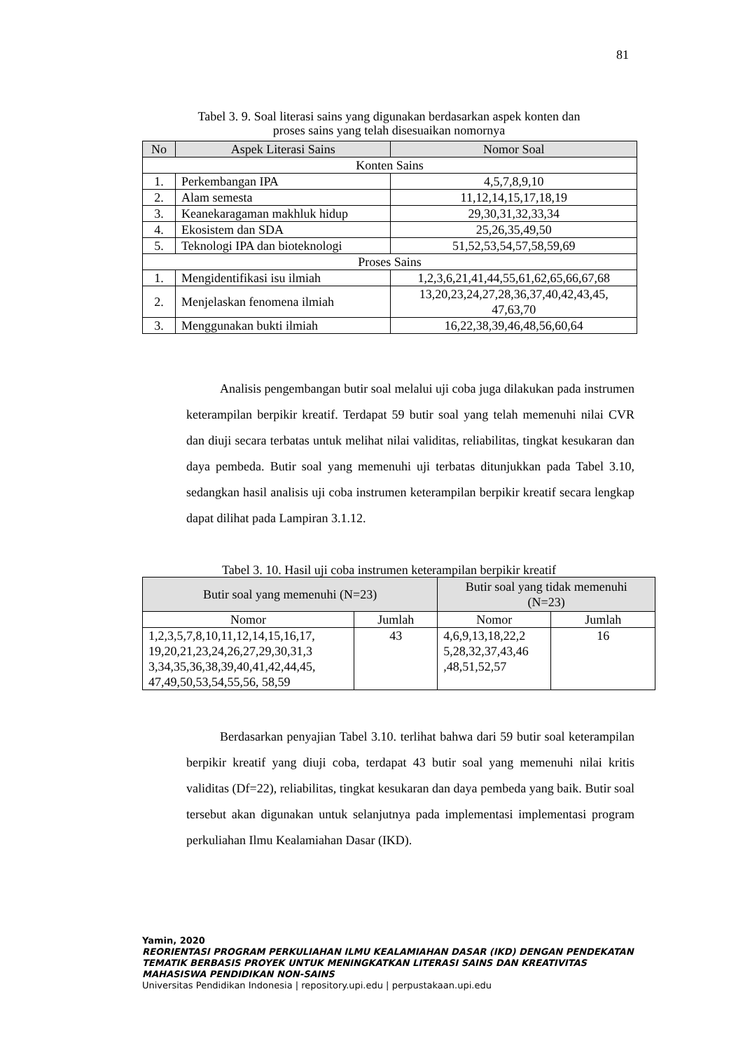81
Tabel 3. 9. Soal literasi sains yang digunakan berdasarkan aspek konten dan
proses sains yang telah disesuaikan nomornya
| No | Aspek Literasi Sains | Nomor Soal |
| --- | --- | --- |
| Konten Sains | | |
| 1. | Perkembangan IPA | 4,5,7,8,9,10 |
| 2. | Alam semesta | 11,12,14,15,17,18,19 |
| 3. | Keanekaragaman makhluk hidup | 29,30,31,32,33,34 |
| 4. | Ekosistem dan SDA | 25,26,35,49,50 |
| 5. | Teknologi IPA dan bioteknologi | 51,52,53,54,57,58,59,69 |
| Proses Sains | | |
| 1. | Mengidentifikasi isu ilmiah | 1,2,3,6,21,41,44,55,61,62,65,66,67,68 |
| 2. | Menjelaskan fenomena ilmiah | 13,20,23,24,27,28,36,37,40,42,43,45, 47,63,70 |
| 3. | Menggunakan bukti ilmiah | 16,22,38,39,46,48,56,60,64 |
Analisis pengembangan butir soal melalui uji coba juga dilakukan pada instrumen keterampilan berpikir kreatif. Terdapat 59 butir soal yang telah memenuhi nilai CVR dan diuji secara terbatas untuk melihat nilai validitas, reliabilitas, tingkat kesukaran dan daya pembeda. Butir soal yang memenuhi uji terbatas ditunjukkan pada Tabel 3.10, sedangkan hasil analisis uji coba instrumen keterampilan berpikir kreatif secara lengkap dapat dilihat pada Lampiran 3.1.12.
Tabel 3. 10. Hasil uji coba instrumen keterampilan berpikir kreatif
| Butir soal yang memenuhi (N=23) | | Butir soal yang tidak memenuhi (N=23) | |
| --- | --- | --- | --- |
| Nomor | Jumlah | Nomor | Jumlah |
| 1,2,3,5,7,8,10,11,12,14,15,16,17, 19,20,21,23,24,26,27,29,30,31,3 3,34,35,36,38,39,40,41,42,44,45, 47,49,50,53,54,55,56, 58,59 | 43 | 4,6,9,13,18,22,2 5,28,32,37,43,46 ,48,51,52,57 | 16 |
Berdasarkan penyajian Tabel 3.10. terlihat bahwa dari 59 butir soal keterampilan berpikir kreatif yang diuji coba, terdapat 43 butir soal yang memenuhi nilai kritis validitas (Df=22), reliabilitas, tingkat kesukaran dan daya pembeda yang baik. Butir soal tersebut akan digunakan untuk selanjutnya pada implementasi implementasi program perkuliahan Ilmu Kealamiahan Dasar (IKD).
Yamin, 2020
REORIENTASI PROGRAM PERKULIAHAN ILMU KEALAMIAHAN DASAR (IKD) DENGAN PENDEKATAN
TEMATIK BERBASIS PROYEK UNTUK MENINGKATKAN LITERASI SAINS DAN KREATIVITAS
MAHASISWA PENDIDIKAN NON-SAINS
Universitas Pendidikan Indonesia | repository.upi.edu | perpustakaan.upi.edu